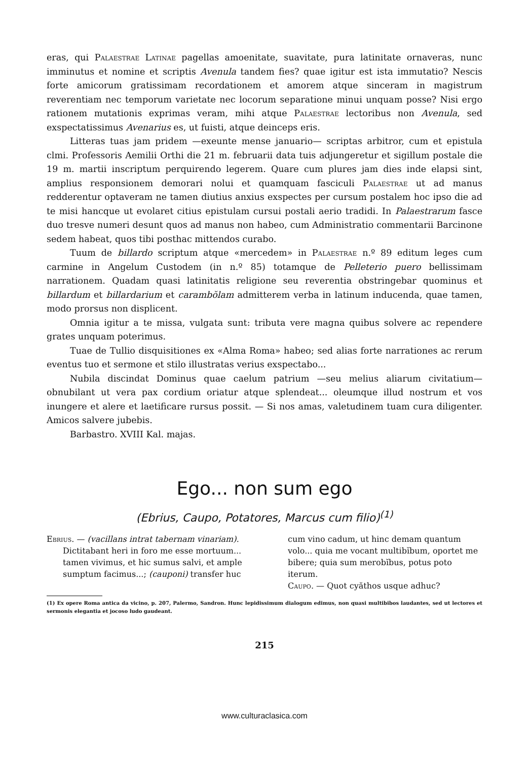eras, qui Palaestrae Latinae pagellas amoenitate, suavitate, pura latinitate ornaveras, nunc imminutus et nomine et scriptis Avenula tandem fies? quae igitur est ista immutatio? Nescis forte amicorum gratissimam recordationem et amorem atque sinceram in magistrum reverentiam nec temporum varietate nec locorum separatione minui unquam posse? Nisi ergo rationem mutationis exprimas veram, mihi atque Palaestrae lectoribus non Avenula, sed exspectatissimus Avenarius es, ut fuisti, atque deinceps eris.
Litteras tuas jam pridem —exeunte mense januario— scriptas arbitror, cum et epistula clmi. Professoris Aemilii Orthi die 21 m. februarii data tuis adjungeretur et sigillum postale die 19 m. martii inscriptum perquirendo legerem. Quare cum plures jam dies inde elapsi sint, amplius responsionem demorari nolui et quamquam fasciculi Palaestrae ut ad manus redderentur optaveram ne tamen diutius anxius exspectes per cursum postalem hoc ipso die ad te misi hancque ut evolaret citius epistulam cursui postali aerio tradidi. In Palaestrarum fasce duo tresve numeri desunt quos ad manus non habeo, cum Administratio commentarii Barcinone sedem habeat, quos tibi posthac mittendos curabo.
Tuum de billardo scriptum atque «mercedem» in Palaestrae n.º 89 editum leges cum carmine in Angelum Custodem (in n.º 85) totamque de Pelleterio puero bellissimam narrationem. Quadam quasi latinitatis religione seu reverentia obstringebar quominus et billardum et billardarium et carambŏlam admitterem verba in latinum inducenda, quae tamen, modo prorsus non displicent.
Omnia igitur a te missa, vulgata sunt: tributa vere magna quibus solvere ac rependere grates unquam poterimus.
Tuae de Tullio disquisitiones ex «Alma Roma» habeo; sed alias forte narrationes ac rerum eventus tuo et sermone et stilo illustratas verius exspectabo...
Nubila discindat Dominus quae caelum patrium —seu melius aliarum civitatium— obnubilant ut vera pax cordium oriatur atque splendeat... oleumque illud nostrum et vos inungere et alere et laetificare rursus possit. — Si nos amas, valetudinem tuam cura diligenter. Amicos salvere jubebis.
Barbastro. XVIII Kal. majas.
Ego... non sum ego
(Ebrius, Caupo, Potatores, Marcus cum filio)<sup>(1)</sup>
Ebrius. — (vacillans intrat tabernam vinariam). Dictitabant heri in foro me esse mortuum... tamen vivimus, et hic sumus salvi, et ample sumptum facimus...; (cauponi) transfer huc
cum vino cadum, ut hinc demam quantum volo... quia me vocant multibĭbum, oportet me bibere; quia sum merobĭbus, potus poto iterum.
Caupo. — Quot cyăthos usque adhuc?
(1) Ex opere Roma antica da vicino, p. 207, Palermo, Sandron. Hunc lepidissimum dialogum edimus, non quasi multibibos laudantes, sed ut lectores et sermonis elegantia et jocoso ludo gaudeant.
215
www.culturaclasica.com